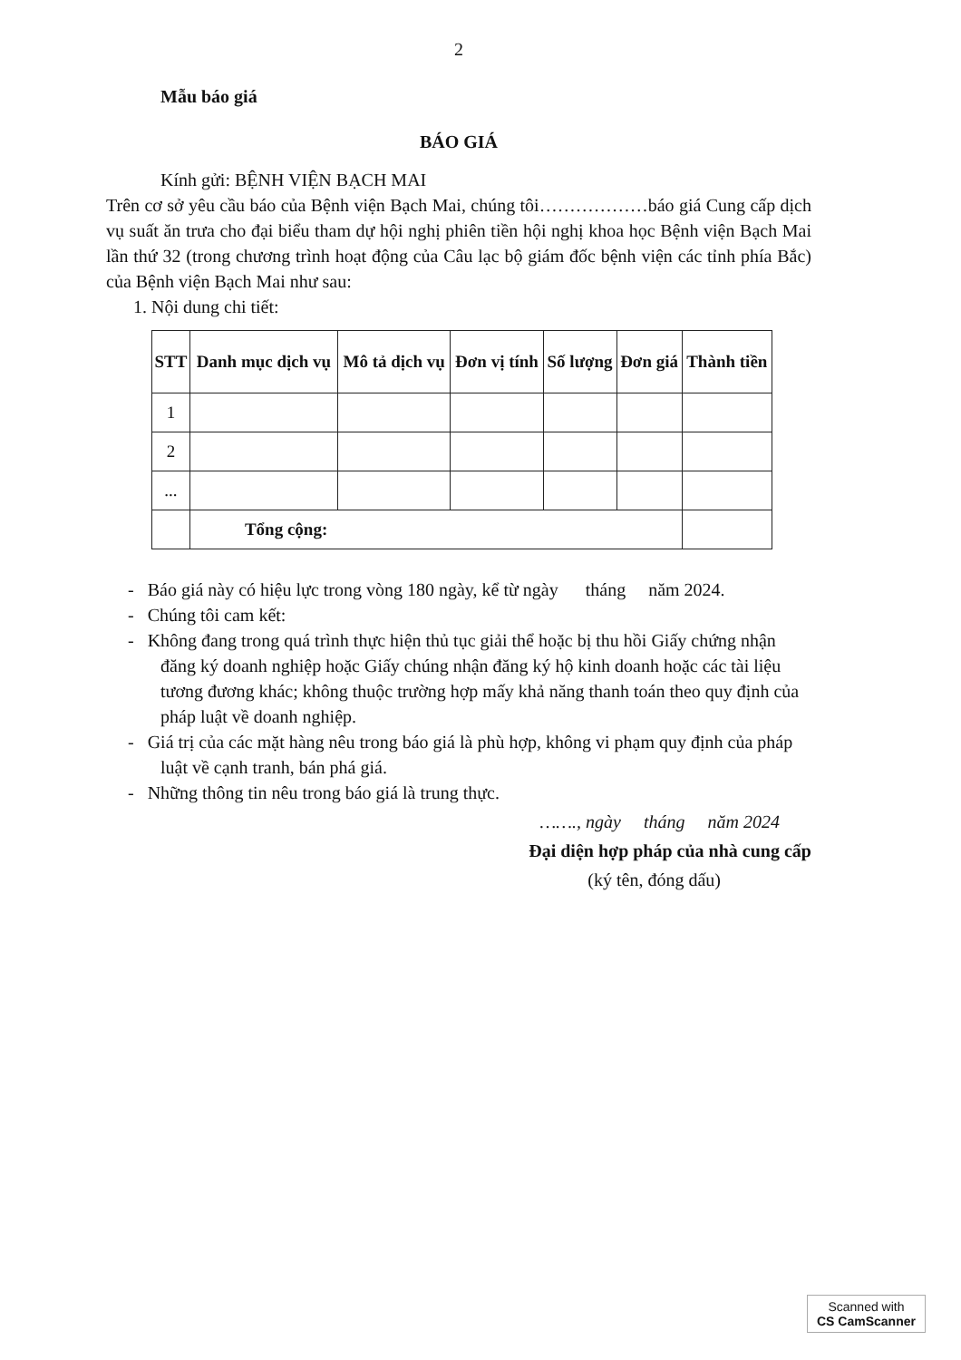2
Mẫu báo giá
BÁO GIÁ
Kính gửi: BỆNH VIỆN BẠCH MAI
Trên cơ sở yêu cầu báo của Bệnh viện Bạch Mai, chúng tôi………………báo giá Cung cấp dịch vụ suất ăn trưa cho đại biểu tham dự hội nghị phiên tiền hội nghị khoa học Bệnh viện Bạch Mai lần thứ 32 (trong chương trình hoạt động của Câu lạc bộ giám đốc bệnh viện các tỉnh phía Bắc) của Bệnh viện Bạch Mai như sau:
1. Nội dung chi tiết:
| STT | Danh mục dịch vụ | Mô tả dịch vụ | Đơn vị tính | Số lượng | Đơn giá | Thành tiền |
| --- | --- | --- | --- | --- | --- | --- |
| 1 | | | | | | |
| 2 | | | | | | |
| ... | | | | | | |
| | Tổng cộng: | | | | | |
- Báo giá này có hiệu lực trong vòng 180 ngày, kể từ ngày tháng năm 2024.
- Chúng tôi cam kết:
- Không đang trong quá trình thực hiện thủ tục giải thể hoặc bị thu hồi Giấy chứng nhận đăng ký doanh nghiệp hoặc Giấy chúng nhận đăng ký hộ kinh doanh hoặc các tài liệu tương đương khác; không thuộc trường hợp mấy khả năng thanh toán theo quy định của pháp luật về doanh nghiệp.
- Giá trị của các mặt hàng nêu trong báo giá là phù hợp, không vi phạm quy định của pháp luật về cạnh tranh, bán phá giá.
- Những thông tin nêu trong báo giá là trung thực.
……., ngày tháng năm 2024
Đại diện hợp pháp của nhà cung cấp
(ký tên, đóng dấu)
Scanned with
CS CamScanner